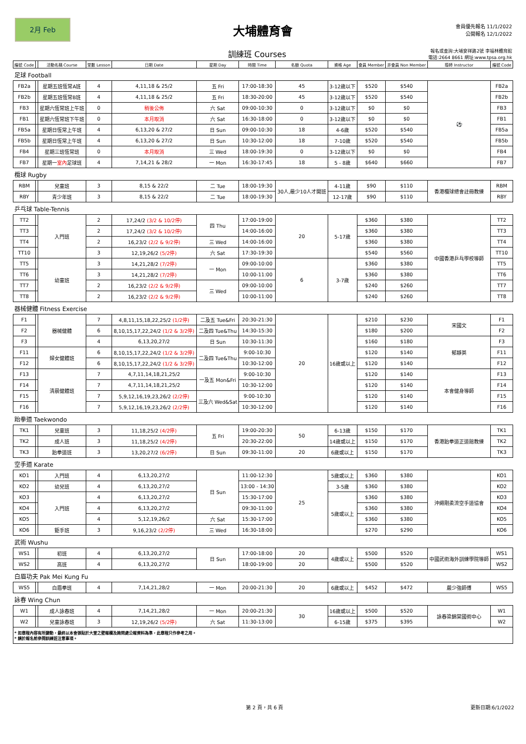2月 Feb
大埔體育會
會員優先報名 11/1/2022
公開報名 12/1/2022
訓練班 Courses 報名或查詢:大埔安祥路2號 李福林體育館
電話:2664 8661 網址:www.tpsa.org.hk
| 編號 Code | | 活動名稱 Course | 堂數 Lesson | 日期 Date | 星期 Day | 時間 Time | 名額 Quota | 資格 Age | 會員 Member | 非會員 Non Member | 導師 Instructor | 編號 Code |
| --- | --- | --- | --- | --- | --- | --- | --- | --- | --- | --- | --- | --- |
| 足球 Football | | | | | | | | | | | | |
| FB2a | | 星期五班恆常A班 | 4 | 4,11,18 & 25/2 | 五 Fri | 17:00-18:30 | 45 | 3-12歲以下 | $520 | $540 | ⚽ | FB2a |
| FB2b | | 星期五班恆常B班 | 4 | 4,11,18 & 25/2 | 五 Fri | 18:30-20:00 | 45 | 3-12歲以下 | $520 | $540 | | FB2b |
| FB3 | | 星期六恆常班上午班 | 0 | 稍後公佈 | 六 Sat | 09:00-10:30 | 0 | 3-12歲以下 | $0 | $0 | | FB3 |
| FB1 | | 星期六恆常班下午班 | 0 | 本月取消 | 六 Sat | 16:30-18:00 | 0 | 3-12歲以下 | $0 | $0 | | FB1 |
| FB5a | | 星期日恆常上午班 | 4 | 6,13,20 & 27/2 | 日 Sun | 09:00-10:30 | 18 | 4-6歲 | $520 | $540 | | FB5a |
| FB5b | | 星期日恆常上午班 | 4 | 6,13,20 & 27/2 | 日 Sun | 10:30-12:00 | 18 | 7-10歲 | $520 | $540 | | FB5b |
| FB4 | | 星期三班恆常班 | 0 | 本月取消 | 三 Wed | 18:00-19:30 | 0 | 3-12歲以下 | $0 | $0 | | FB4 |
| FB7 | | 星期一 室內 足球班 | 4 | 7,14,21 & 28/2 | 一 Mon | 16:30-17:45 | 18 | 5 - 8歲 | $640 | $660 | | FB7 |
| 欖球 Rugby | | | | | | | | | | | | |
| RBM | | 兒童班 | 3 | 8,15 & 22/2 | 二 Tue | 18:00-19:30 | 30人,最少10人才開班 | 4-11歲 | $90 | $110 | 香港欖球總會註冊教練 | RBM |
| RBY | | 青少年班 | 3 | 8,15 & 22/2 | 二 Tue | 18:00-19:30 | | 12-17歲 | $90 | $110 | | RBY |
| 乒乓球 Table-Tennis | | | | | | | | | | | | |
| TT2 | | 入門班 | 2 | 17,24/2 (3/2 & 10/2停) | 四 Thu | 17:00-19:00 | 20 | 5-17歲 | $360 | $380 | 中國香港乒乓學校導師 | TT2 |
| TT3 | | | 2 | 17,24/2 (3/2 & 10/2停) | | 14:00-16:00 | | | $360 | $380 | | TT3 |
| TT4 | | | 2 | 16,23/2 (2/2 & 9/2停) | 三 Wed | 14:00-16:00 | | | $360 | $380 | | TT4 |
| TT10 | | | 3 | 12,19,26/2 (5/2停) | 六 Sat | 17:30-19:30 | | | $540 | $560 | | TT10 |
| TT5 | | 幼童班 | 3 | 14,21,28/2 (7/2停) | 一 Mon | 09:00-10:00 | 6 | 3-7歲 | $360 | $380 | | TT5 |
| TT6 | | | 3 | 14,21,28/2 (7/2停) | | 10:00-11:00 | | | $360 | $380 | | TT6 |
| TT7 | | | 2 | 16,23/2 (2/2 & 9/2停) | 三 Wed | 09:00-10:00 | | | $240 | $260 | | TT7 |
| TT8 | | | 2 | 16,23/2 (2/2 & 9/2停) | | 10:00-11:00 | | | $240 | $260 | | TT8 |
| 器械健體 Fitness Exercise | | | | | | | | | | | | |
| F1 | | 器械健體 | 7 | 4,8,11,15,18,22,25/2 (1/2停) | 二及五 Tue&Fri | 20:30-21:30 | 20 | 16歲或以上 | $210 | $230 | 宋國文 | F1 |
| F2 | | | 6 | 8,10,15,17,22,24/2 (1/2 & 3/2停) | 二及四 Tue&Thu | 14:30-15:30 | | | $180 | $200 | | F2 |
| F3 | | | 4 | 6,13,20,27/2 | 日 Sun | 10:30-11:30 | | | $160 | $180 | 郁靜英 | F3 |
| F11 | | 婦女健體班 | 6 | 8,10,15,17,22,24/2 (1/2 & 3/2停) | 二及四 Tue&Thu | 9:00-10:30 | | | $120 | $140 | | F11 |
| F12 | | | 6 | 8,10,15,17,22,24/2 (1/2 & 3/2停) | | 10:30-12:00 | | | $120 | $140 | | F12 |
| F13 | | 清晨健體班 | 7 | 4,7,11,14,18,21,25/2 | 一及五 Mon&Fri | 9:00-10:30 | | | $120 | $140 | 本會健身導師 | F13 |
| F14 | | | 7 | 4,7,11,14,18,21,25/2 | | 10:30-12:00 | | | $120 | $140 | | F14 |
| F15 | | | 7 | 5,9,12,16,19,23,26/2 (2/2停) | 三及六 Wed&Sat | 9:00-10:30 | | | $120 | $140 | | F15 |
| F16 | | | 7 | 5,9,12,16,19,23,26/2 (2/2停) | | 10:30-12:00 | | | $120 | $140 | | F16 |
| 跆拳道 Taekwondo | | | | | | | | | | | | |
| TK1 | | 兒童班 | 3 | 11,18,25/2 (4/2停) | 五 Fri | 19:00-20:30 | 50 | 6-13歲 | $150 | $170 | 香港跆拳道正道館教練 | TK1 |
| TK2 | | 成人班 | 3 | 11,18,25/2 (4/2停) | | 20:30-22:00 | | 14歲或以上 | $150 | $170 | | TK2 |
| TK3 | | 跆拳道班 | 3 | 13,20,27/2 (6/2停) | 日 Sun | 09:30-11:00 | 20 | 6歲或以上 | $150 | $170 | | TK3 |
| 空手道 Karate | | | | | | | | | | | | |
| KO1 | | 入門班 | 4 | 6,13,20,27/2 | 日 Sun | 11:00-12:30 | 25 | 5歲或以上 | $360 | $380 | 沖繩剛柔流空手道協會 | KO1 |
| KO2 | | 幼兒班 | 4 | 6,13,20,27/2 | | 13:00 - 14:30 | | 3-5歲 | $360 | $380 | | KO2 |
| KO3 | | 入門班 | 4 | 6,13,20,27/2 | | 15:30-17:00 | | 5歲或以上 | $360 | $380 | | KO3 |
| KO4 | | | 4 | 6,13,20,27/2 | | 09:30-11:00 | | | $360 | $380 | | KO4 |
| KO5 | | | 4 | 5,12,19,26/2 | 六 Sat | 15:30-17:00 | | | $360 | $380 | | KO5 |
| KO6 | | 鉅手班 | 3 | 9,16,23/2 (2/2停) | 三 Wed | 16:30-18:00 | | | $270 | $290 | | KO6 |
| 武術 Wushu | | | | | | | | | | | | |
| WS1 | | 初班 | 4 | 6,13,20,27/2 | 日 Sun | 17:00-18:00 | 20 | 4歲或以上 | $500 | $520 | 中國武術海外訓練學院導師 | WS1 |
| WS2 | | 高班 | 4 | 6,13,20,27/2 | | 18:00-19:00 | 20 | | $500 | $520 | | WS2 |
| 白眉功夫 Pak Mei Kung Fu | | | | | | | | | | | | |
| WS5 | | 白眉拳班 | 4 | 7,14,21,28/2 | 一 Mon | 20:00-21:30 | 20 | 6歲或以上 | $452 | $472 | 嚴少強師傅 | WS5 |
| 詠春 Wing Chun | | | | | | | | | | | | |
| W1 | | 成人詠春班 | 4 | 7,14,21,28/2 | 一 Mon | 20:00-21:30 | 30 | 16歲或以上 | $500 | $520 | 詠春梁錦棠國術中心 | W1 |
| W2 | | 兒童詠春班 | 3 | 12,19,26/2 (5/2停) | 六 Sat | 11:30-13:00 | | 6-15歲 | $375 | $395 | | W2 |
| * 如章程內容有所變動，最終以本會張貼於大堂之壁報欄及詢問處公報資料為準，此章程只作參考之用。 * 請於報名前參閱訓練班注意事項。 | | | | | | | | | | | | |
第 2 頁，共 6 頁 更新日期:6/1/2022